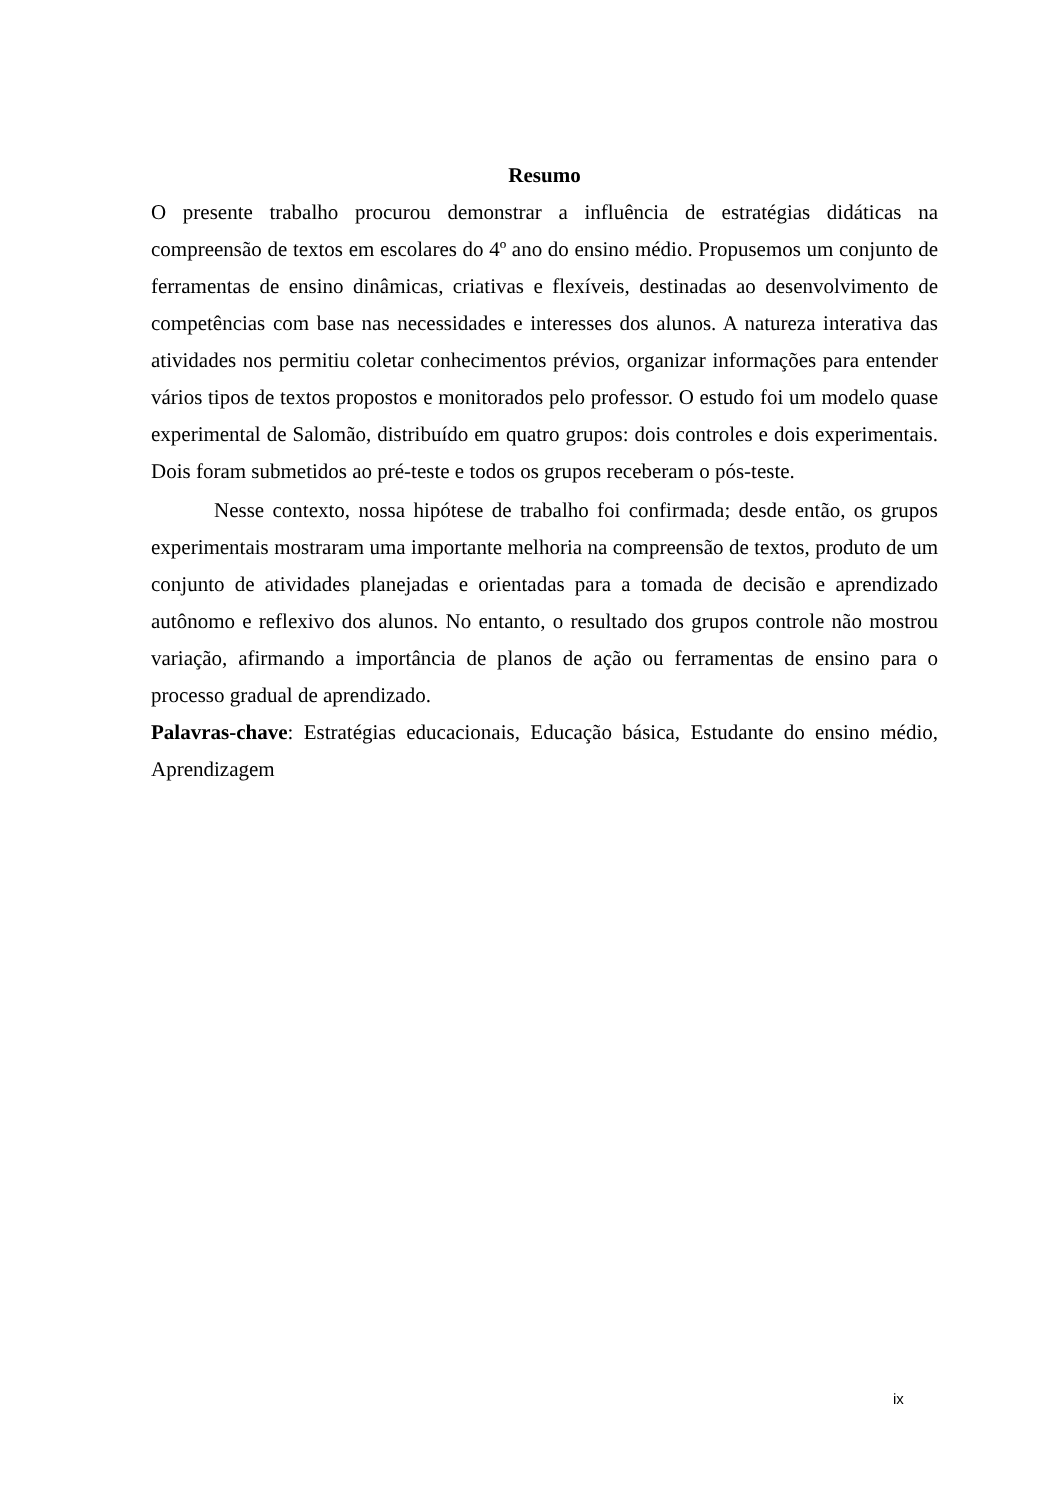Resumo
O presente trabalho procurou demonstrar a influência de estratégias didáticas na compreensão de textos em escolares do 4º ano do ensino médio. Propusemos um conjunto de ferramentas de ensino dinâmicas, criativas e flexíveis, destinadas ao desenvolvimento de competências com base nas necessidades e interesses dos alunos. A natureza interativa das atividades nos permitiu coletar conhecimentos prévios, organizar informações para entender vários tipos de textos propostos e monitorados pelo professor. O estudo foi um modelo quase experimental de Salomão, distribuído em quatro grupos: dois controles e dois experimentais. Dois foram submetidos ao pré-teste e todos os grupos receberam o pós-teste.
Nesse contexto, nossa hipótese de trabalho foi confirmada; desde então, os grupos experimentais mostraram uma importante melhoria na compreensão de textos, produto de um conjunto de atividades planejadas e orientadas para a tomada de decisão e aprendizado autônomo e reflexivo dos alunos. No entanto, o resultado dos grupos controle não mostrou variação, afirmando a importância de planos de ação ou ferramentas de ensino para o processo gradual de aprendizado.
Palavras-chave: Estratégias educacionais, Educação básica, Estudante do ensino médio, Aprendizagem
ix